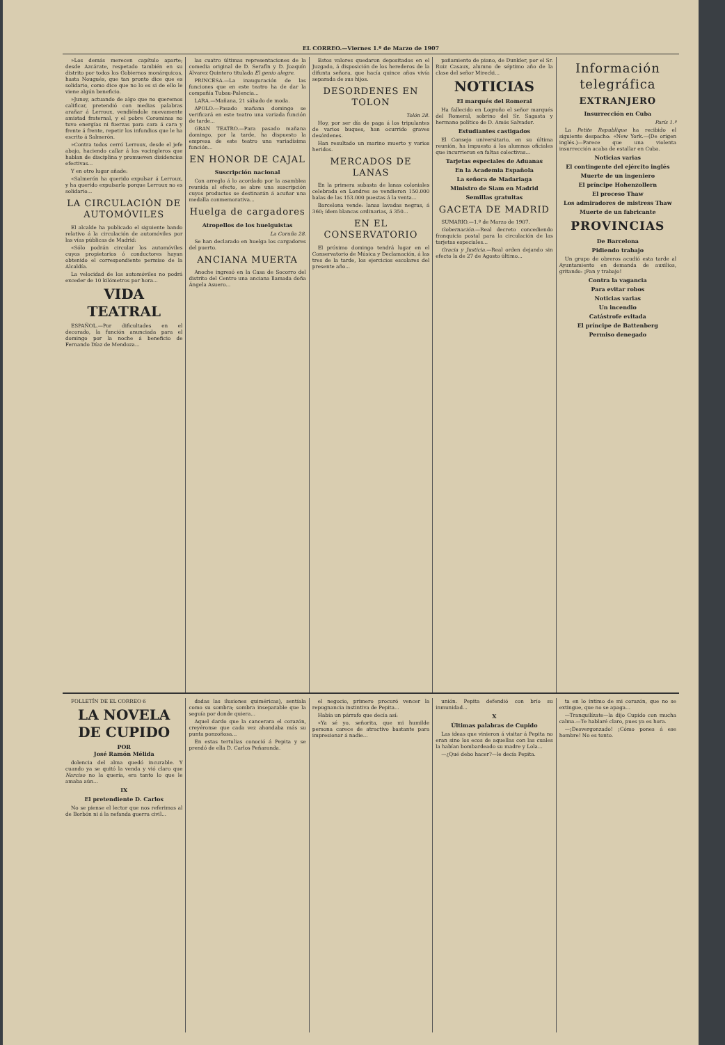EL CORREO.—Viernes 1.º de Marzo de 1907
»Los demás merecen capítulo aparte; desde Azcárate, respetado también en su distrito por todos los Gobiernos monárquicos, hasta Nougués, que tan pronto dice que es solidario, como dice que no lo es si de ello le viene algún beneficio.
»Junoy, actuando de algo que no queremos calificar, pretendió con medias palabras arañar á Lerroux, vendiéndole nuevamente amistad fraternal, y el pobre Corominas no tuvo energías ni fuerzas para cara á cara y frente á frente, repetir los infundios que le ha escrito á Salmerón.
»Contra todos cerró Lerroux, desde el jefe abajo, haciendo callar á los vocingleros que hablan de disciplina y promueven disidencias efectivas...
Y en otro lugar añade:
«Salmerón ha querido expulsar á Lerroux, y ha querido expulsarlo porque Lerroux no es solidario...
LA CIRCULACIÓN DE AUTOMÓVILES
El alcalde ha publicado el siguiente bando relativo á la circulación de automóviles por las vías públicas de Madrid:
«Sólo podrán circular los automóviles cuyos propietarios ó conductores hayan obtenido el correspondiente permiso de la Alcaldía.
La velocidad de los automóviles no podrá exceder de 10 kilómetros por hora...
VIDA TEATRAL
ESPAÑOL.—Por dificultades en el decorado, la función anunciada para el domingo por la noche á beneficio de Fernando Díaz de Mendoza...
las cuatro últimas representaciones de la comedia original de D. Serafín y D. Joaquín Álvarez Quintero titulada El genio alegre.
PRINCESA.—La inauguración de las funciones que en este teatro ha de dar la compañía Tubau-Palencia...
LARA.—Mañana, 21 sábado de moda.
APOLO.—Pasado mañana domingo se verificará en este teatro una variada función de tarde...
GRAN TEATRO.—Para pasado mañana domingo, por la tarde, ha dispuesto la empresa de este teatro una variadísima función...
EN HONOR DE CAJAL
Suscripción nacional
Con arreglo á lo acordado por la asamblea reunida al efecto, se abre una suscripción cuyos productos se destinarán á acuñar una medalla conmemorativa...
Huelga de cargadores
Atropellos de los huelguistas
La Coruña 28.
Se han declarado en huelga los cargadores del puerto.
ANCIANA MUERTA
Anoche ingresó en la Casa de Socorro del distrito del Centro una anciana llamada doña Ángela Asuero...
Estos valores quedaron depositados en el Juzgado, á disposición de los herederos de la difunta señora, que hacía quince años vivía separada de sus hijos.
DESORDENES EN TOLON
Tolón 28.
Hoy, por ser día de paga á los tripulantes de varios buques, han ocurrido graves desórdenes.
Han resultado un marino muerto y varios heridos.
MERCADOS DE LANAS
En la primera subasta de lanas coloniales celebrada en Londres se vendieron 150.000 balas de las 153.000 puestas á la venta...
Barcelona vende: lanas lavadas negras, á 360; ídem blancas ordinarias, á 350...
EN EL CONSERVATORIO
El próximo domingo tendrá lugar en el Conservatorio de Música y Declamación, á las tres de la tarde, los ejercicios escolares del presente año...
pañamiento de piano, de Dunkler, por el Sr. Ruiz Casaux, alumno de séptimo año de la clase del señor Mirecki...
NOTICIAS
El marqués del Romeral
Ha fallecido en Logroño el señor marqués del Romeral, sobrino del Sr. Sagasta y hermano político de D. Amós Salvador.
Estudiantes castigados
El Consejo universitario, en su última reunión, ha impuesto á los alumnos oficiales que incurrieron en faltas colectivas...
Tarjetas especiales de Aduanas
En la Academia Española
La señora de Madariaga
Ministro de Siam en Madrid
Semillas gratuitas
GACETA DE MADRID
SUMARIO.—1.º de Marzo de 1907.
Gobernación.—Real decreto concediendo franquicia postal para la circulación de las tarjetas especiales...
Gracia y Justicia.—Real orden dejando sin efecto la de 27 de Agosto último...
Información telegráfica
EXTRANJERO
Insurrección en Cuba
París 1.º
La Petite Republique ha recibido el siguiente despacho: «New York.—(De origen inglés.)—Parece que una violenta insurrección acaba de estallar en Cuba.
Noticias varias
El contingente del ejército inglés
Muerte de un ingeniero
El príncipe Hohenzollern
El proceso Thaw
Los admiradores de mistress Thaw
Muerte de un fabricante
PROVINCIAS
De Barcelona
Pidiendo trabajo
Un grupo de obreros acudió esta tarde al Ayuntamiento en demanda de auxilios, gritando: ¡Pan y trabajo!
Contra la vagancia
Para evitar robos
Noticias varias
Un incendio
Catástrofe evitada
El príncipe de Battenberg
Permiso denegado
FOLLETÍN DE EL CORREO 6
LA NOVELA DE CUPIDO
POR
José Ramón Mélida
dolencia del alma quedó incurable. Y cuando ya se quitó la venda y vió claro que Narciso no la quería, era tanto lo que le amaba aún...
IX
El pretendiente D. Carlos
No se piense el lector que nos referimos al de Borbón ni á la nefanda guerra civil...
dadas las ilusiones quiméricas), sentíala como su sombra; sombra inseparable que la seguía por donde quiera...
Aquel dardo que la cancerara el corazón, creyéronse que cada vez ahondaba más su punta ponzoñosa...
En estas tertulias conoció á Pepita y se prendó de ella D. Carlos Peñaranda.
el negocio, primero procuró vencer la repugnancia instintiva de Pepita...
Había un párrafo que decía así:
«Ya sé yo, señorita, que mi humilde persona carece de atractivo bastante para impresionar á nadie...
unión. Pepita defendió con brío su inmunidad...
X
Últimas palabras de Cupido
Las ideas que vinieron á visitar á Pepita no eran sino los ecos de aquellas con las cuales la habían bombardeado su madre y Lola...
—¿Qué debo hacer?—le decía Pepita.
ta en lo íntimo de mi corazón, que no se extingue, que no se apaga...
—Tranquilízate—la dijo Cupido con mucha calma.—Te hablaré claro, pues ya es hora.
—¡Desvergonzado! ¡Cómo pones á ese hombre! No es tonto.